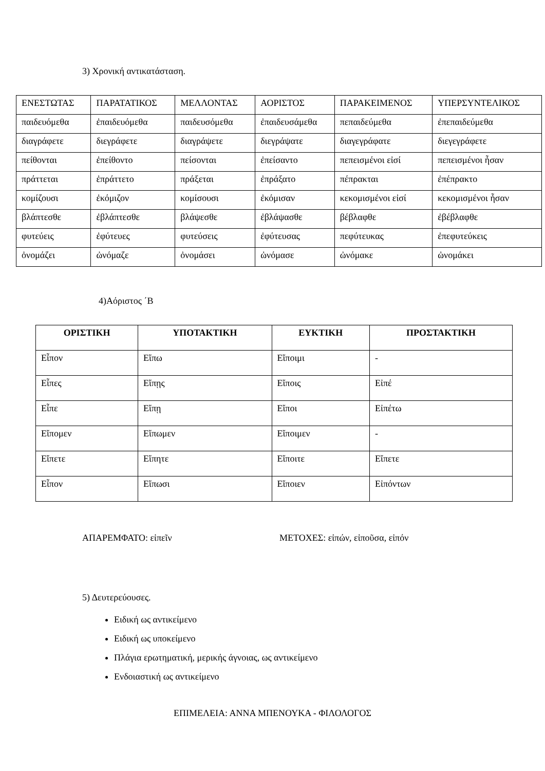3) Χρονική αντικατάσταση.
| ΕΝΕΣΤΩΤΑΣ | ΠΑΡΑΤΑΤΙΚΟΣ | ΜΕΛΛΟΝΤΑΣ | ΑΟΡΙΣΤΟΣ | ΠΑΡΑΚΕΙΜΕΝΟΣ | ΥΠΕΡΣΥΝΤΕΛΙΚΟΣ |
| παιδευόμεθα | ἐπαιδευόμεθα | παιδευσόμεθα | ἐπαιδευσάμεθα | πεπαιδεύμεθα | ἐπεπαιδεύμεθα |
| διαγράφετε | διεγράφετε | διαγράψετε | διεγράψατε | διαγεγράφατε | διεγεγράφετε |
| πείθονται | ἐπείθοντο | πείσονται | ἐπείσαντο | πεπεισμένοι εἰσί | πεπεισμένοι ἦσαν |
| πράττεται | ἐπράττετο | πράξεται | ἐπράξατο | πέπρακται | ἐπέπρακτο |
| κομίζουσι | ἐκόμιζον | κομίσουσι | ἐκόμισαν | κεκομισμένοι εἰσί | κεκομισμένοι ἦσαν |
| βλάπτεσθε | ἐβλάπτεσθε | βλάψεσθε | ἐβλάψασθε | βέβλαφθε | ἐβέβλαφθε |
| φυτεύεις | ἐφύτευες | φυτεύσεις | ἐφύτευσας | πεφύτευκας | ἐπεφυτεύκεις |
| ὀνομάζει | ὠνόμαζε | ὀνομάσει | ὠνόμασε | ὠνόμακε | ὠνομάκει |
4)Αόριστος ΄Β
| ΟΡΙΣΤΙΚΗ | ΥΠΟΤΑΚΤΙΚΗ | ΕΥΚΤΙΚΗ | ΠΡΟΣΤΑΚΤΙΚΗ |
| --- | --- | --- | --- |
| Εἶπον | Εἴπω | Εἴποιμι | - |
| Εἶπες | Εἴπῃς | Εἴποις | Εἰπέ |
| Εἶπε | Εἴπῃ | Εἴποι | Εἰπέτω |
| Εἴπομεν | Εἴπωμεν | Εἴποιμεν | - |
| Εἴπετε | Εἴπητε | Εἴποιτε | Εἴπετε |
| Εἶπον | Εἴπωσι | Εἴποιεν | Εἰπόντων |
ΑΠΑΡΕΜΦΑΤΟ: εἰπεῖν ΜΕΤΟΧΕΣ: εἰπών, εἰποῦσα, εἰπόν
5) Δευτερεύουσες.
Ειδική ως αντικείμενο
Ειδική ως υποκείμενο
Πλάγια ερωτηματική, μερικής άγνοιας, ως αντικείμενο
Ενδοιαστική ως αντικείμενο
ΕΠΙΜΕΛΕΙΑ: ΑΝΝΑ ΜΠΕΝΟΥΚΑ - ΦΙΛΟΛΟΓΟΣ